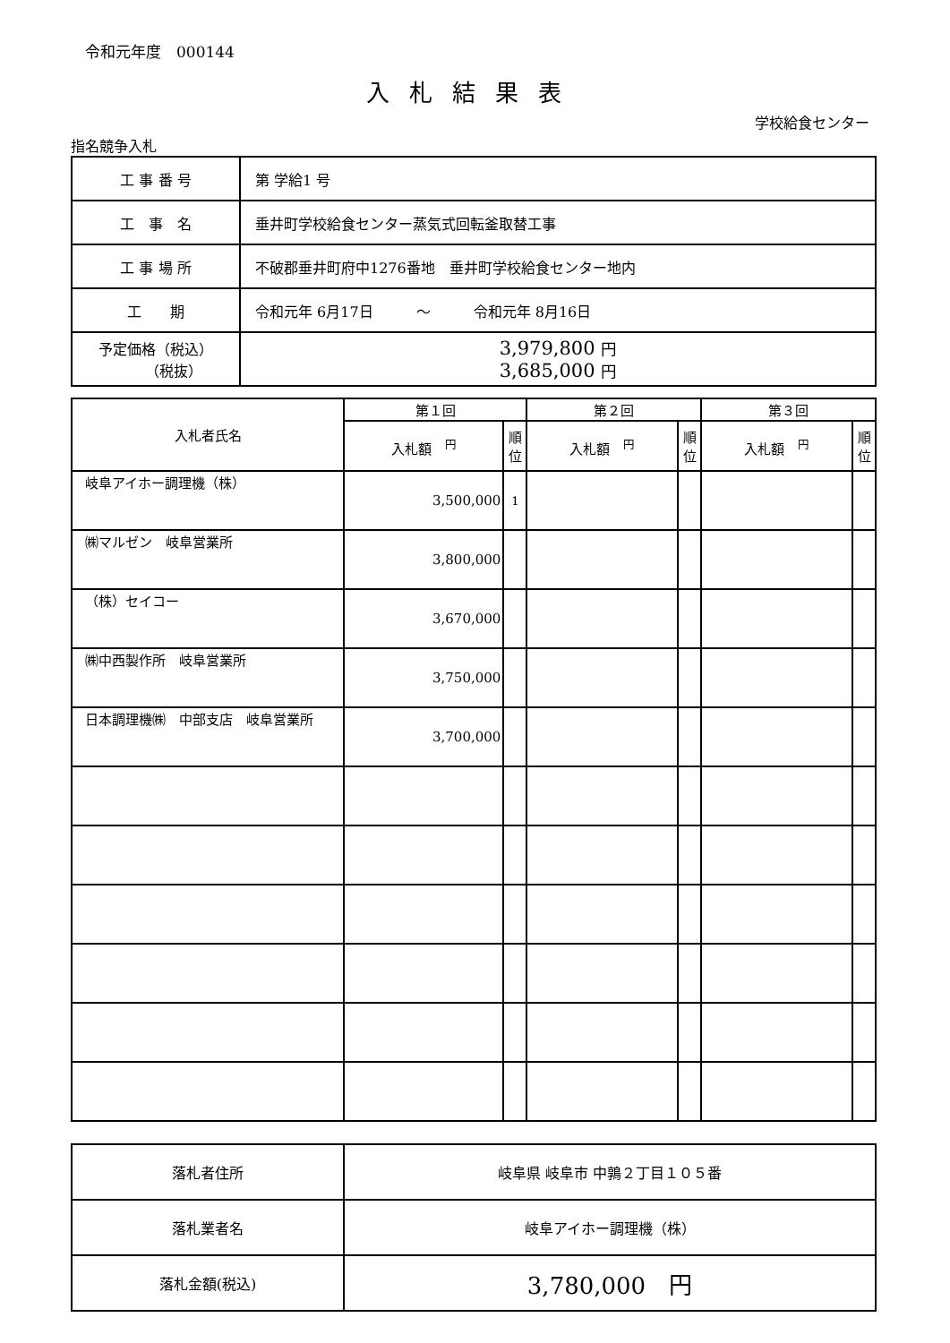令和元年度　000144
入札結果表
学校給食センター
指名競争入札
| 工 事 番 号 | 第 学給1 号 |
| 工 事 名 | 垂井町学校給食センター蒸気式回転釜取替工事 |
| 工 事 場 所 | 不破郡垂井町府中1276番地 垂井町学校給食センター地内 |
| 工 期 | 令和元年 6月17日 ～ 令和元年 8月16日 |
| 予定価格（税込） （税抜） | 3,979,800 円 3,685,000 円 |
| 入札者氏名 | 第１回 | | 第２回 | | 第３回 | |
| --- | --- | --- | --- | --- | --- | --- |
| | 入札額 <sup>円</sup> | 順位 | 入札額 <sup>円</sup> | 順位 | 入札額 <sup>円</sup> | 順位 |
| 岐阜アイホー調理機（株） | 3,500,000 | 1 | | | | |
| ㈱マルゼン 岐阜営業所 | 3,800,000 | | | | | |
| （株）セイコー | 3,670,000 | | | | | |
| ㈱中西製作所 岐阜営業所 | 3,750,000 | | | | | |
| 日本調理機㈱ 中部支店 岐阜営業所 | 3,700,000 | | | | | |
| 落札者住所 | 岐阜県 岐阜市 中鶉２丁目１０５番 |
| 落札業者名 | 岐阜アイホー調理機（株） |
| 落札金額(税込) | 3,780,000 円 |